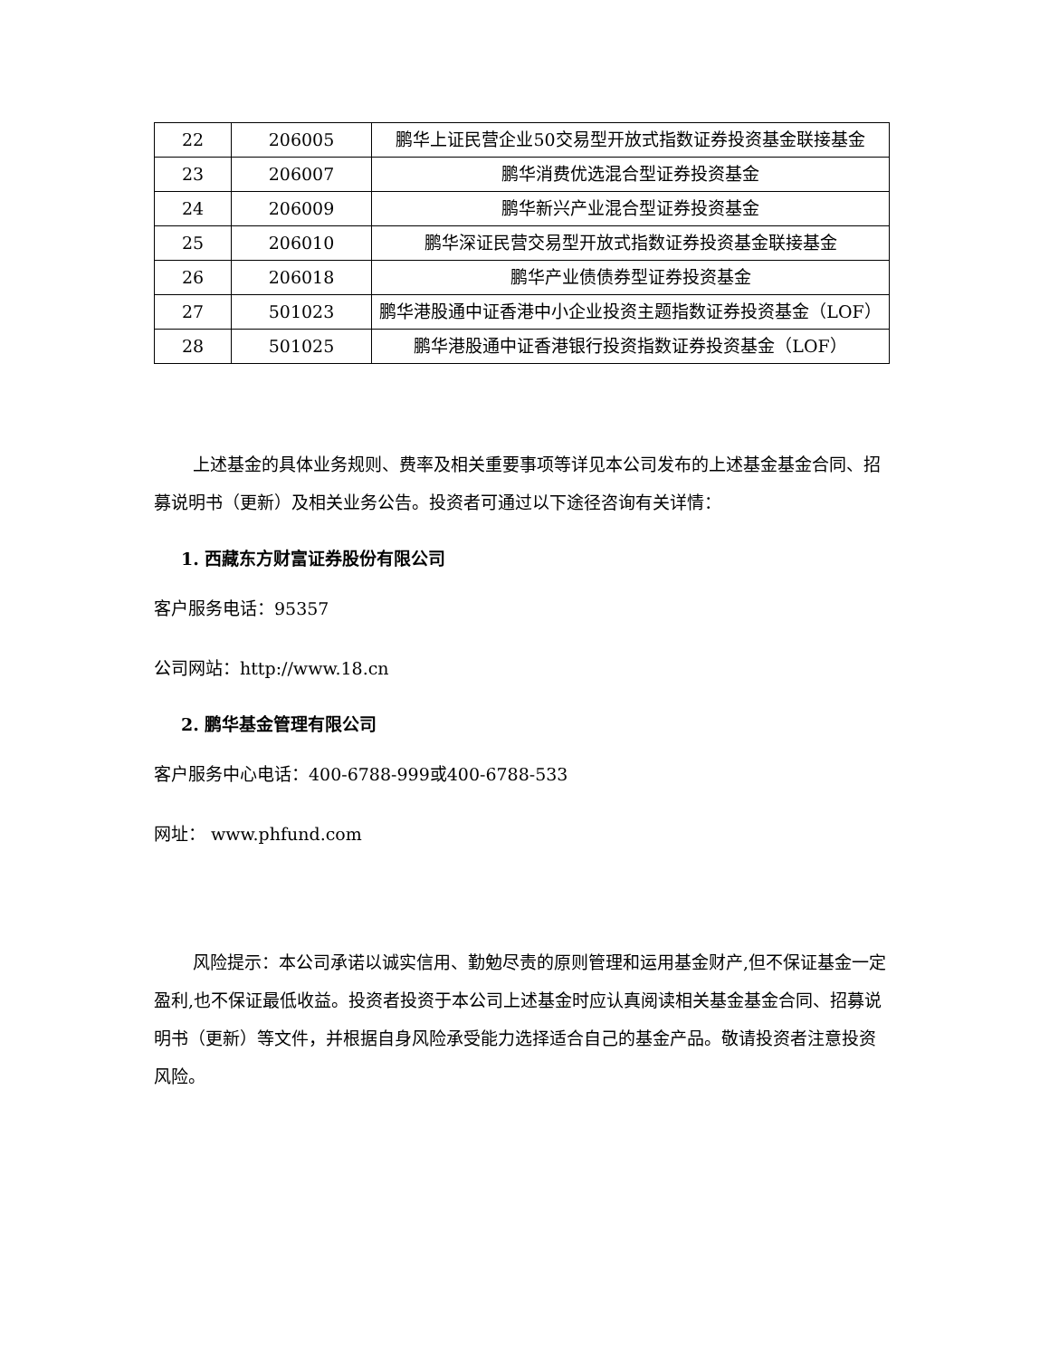| 22 | 206005 | 鹏华上证民营企业50交易型开放式指数证券投资基金联接基金 |
| 23 | 206007 | 鹏华消费优选混合型证券投资基金 |
| 24 | 206009 | 鹏华新兴产业混合型证券投资基金 |
| 25 | 206010 | 鹏华深证民营交易型开放式指数证券投资基金联接基金 |
| 26 | 206018 | 鹏华产业债债券型证券投资基金 |
| 27 | 501023 | 鹏华港股通中证香港中小企业投资主题指数证券投资基金（LOF） |
| 28 | 501025 | 鹏华港股通中证香港银行投资指数证券投资基金（LOF） |
上述基金的具体业务规则、费率及相关重要事项等详见本公司发布的上述基金基金合同、招募说明书（更新）及相关业务公告。投资者可通过以下途径咨询有关详情：
1. 西藏东方财富证券股份有限公司
客户服务电话：95357
公司网站：http://www.18.cn
2. 鹏华基金管理有限公司
客户服务中心电话：400-6788-999或400-6788-533
网址： www.phfund.com
风险提示：本公司承诺以诚实信用、勤勉尽责的原则管理和运用基金财产,但不保证基金一定盈利,也不保证最低收益。投资者投资于本公司上述基金时应认真阅读相关基金基金合同、招募说明书（更新）等文件，并根据自身风险承受能力选择适合自己的基金产品。敬请投资者注意投资风险。